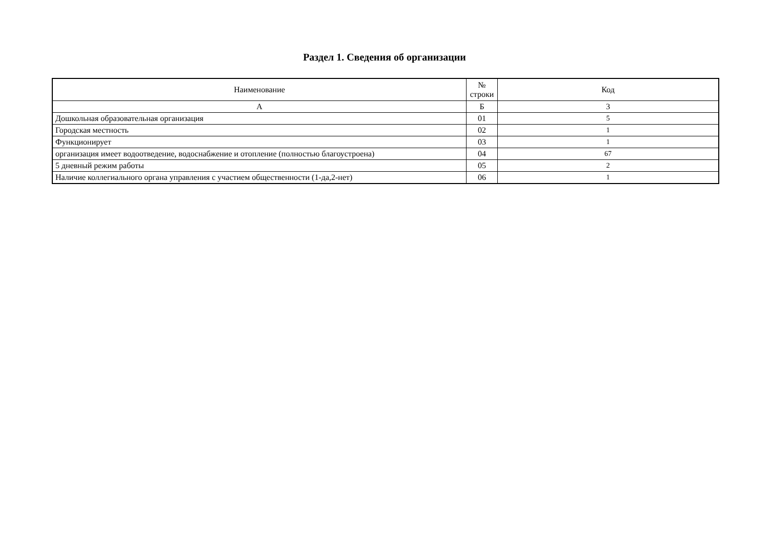Раздел 1. Сведения об организации
| Наименование | № строки | Код |
| --- | --- | --- |
| А | Б | 3 |
| Дошкольная образовательная организация | 01 | 5 |
| Городская местность | 02 | 1 |
| Функционирует | 03 | 1 |
| организация имеет водоотведение, водоснабжение и отопление (полностью благоустроена) | 04 | 67 |
| 5 дневный режим работы | 05 | 2 |
| Наличие коллегиального органа управления с участием общественности (1-да,2-нет) | 06 | 1 |